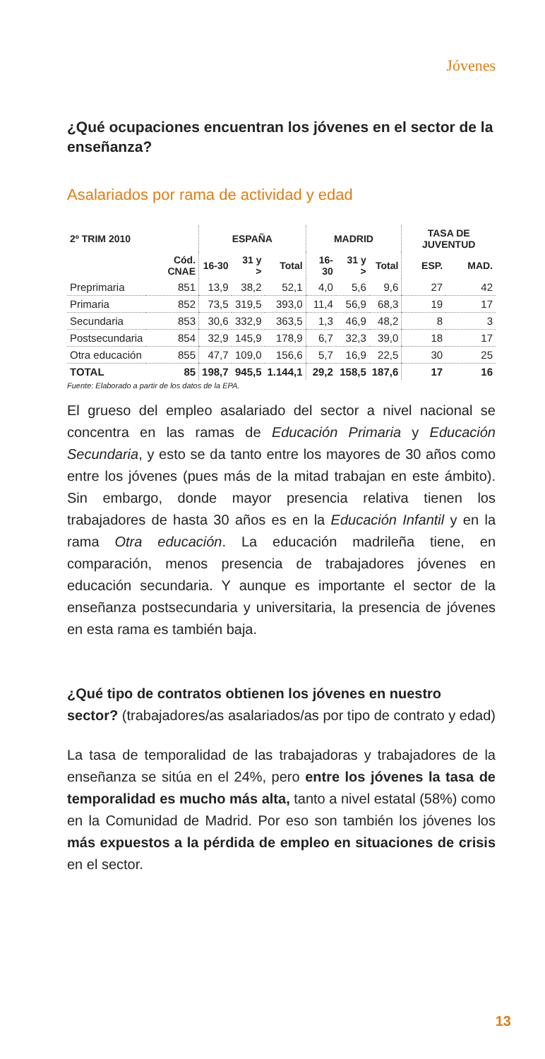Jóvenes
¿Qué ocupaciones encuentran los jóvenes en el sector de la enseñanza?
Asalariados por rama de actividad y edad
| 2º TRIM 2010 | | ESPAÑA | | | MADRID | | | TASA DE JUVENTUD | |
| --- | --- | --- | --- | --- | --- | --- | --- | --- | --- |
| | Cód. CNAE | 16-30 | 31 y > | Total | 16-30 | 31 y > | Total | ESP. | MAD. |
| Preprimaria | 851 | 13,9 | 38,2 | 52,1 | 4,0 | 5,6 | 9,6 | 27 | 42 |
| Primaria | 852 | 73,5 | 319,5 | 393,0 | 11,4 | 56,9 | 68,3 | 19 | 17 |
| Secundaria | 853 | 30,6 | 332,9 | 363,5 | 1,3 | 46,9 | 48,2 | 8 | 3 |
| Postsecundaria | 854 | 32,9 | 145,9 | 178,9 | 6,7 | 32,3 | 39,0 | 18 | 17 |
| Otra educación | 855 | 47,7 | 109,0 | 156,6 | 5,7 | 16,9 | 22,5 | 30 | 25 |
| TOTAL | 85 | 198,7 | 945,5 | 1.144,1 | 29,2 | 158,5 | 187,6 | 17 | 16 |
Fuente: Elaborado a partir de los datos de la EPA.
El grueso del empleo asalariado del sector a nivel nacional se concentra en las ramas de Educación Primaria y Educación Secundaria, y esto se da tanto entre los mayores de 30 años como entre los jóvenes (pues más de la mitad trabajan en este ámbito). Sin embargo, donde mayor presencia relativa tienen los trabajadores de hasta 30 años es en la Educación Infantil y en la rama Otra educación. La educación madrileña tiene, en comparación, menos presencia de trabajadores jóvenes en educación secundaria. Y aunque es importante el sector de la enseñanza postsecundaria y universitaria, la presencia de jóvenes en esta rama es también baja.
¿Qué tipo de contratos obtienen los jóvenes en nuestro sector? (trabajadores/as asalariados/as por tipo de contrato y edad)
La tasa de temporalidad de las trabajadoras y trabajadores de la enseñanza se sitúa en el 24%, pero entre los jóvenes la tasa de temporalidad es mucho más alta, tanto a nivel estatal (58%) como en la Comunidad de Madrid. Por eso son también los jóvenes los más expuestos a la pérdida de empleo en situaciones de crisis en el sector.
13